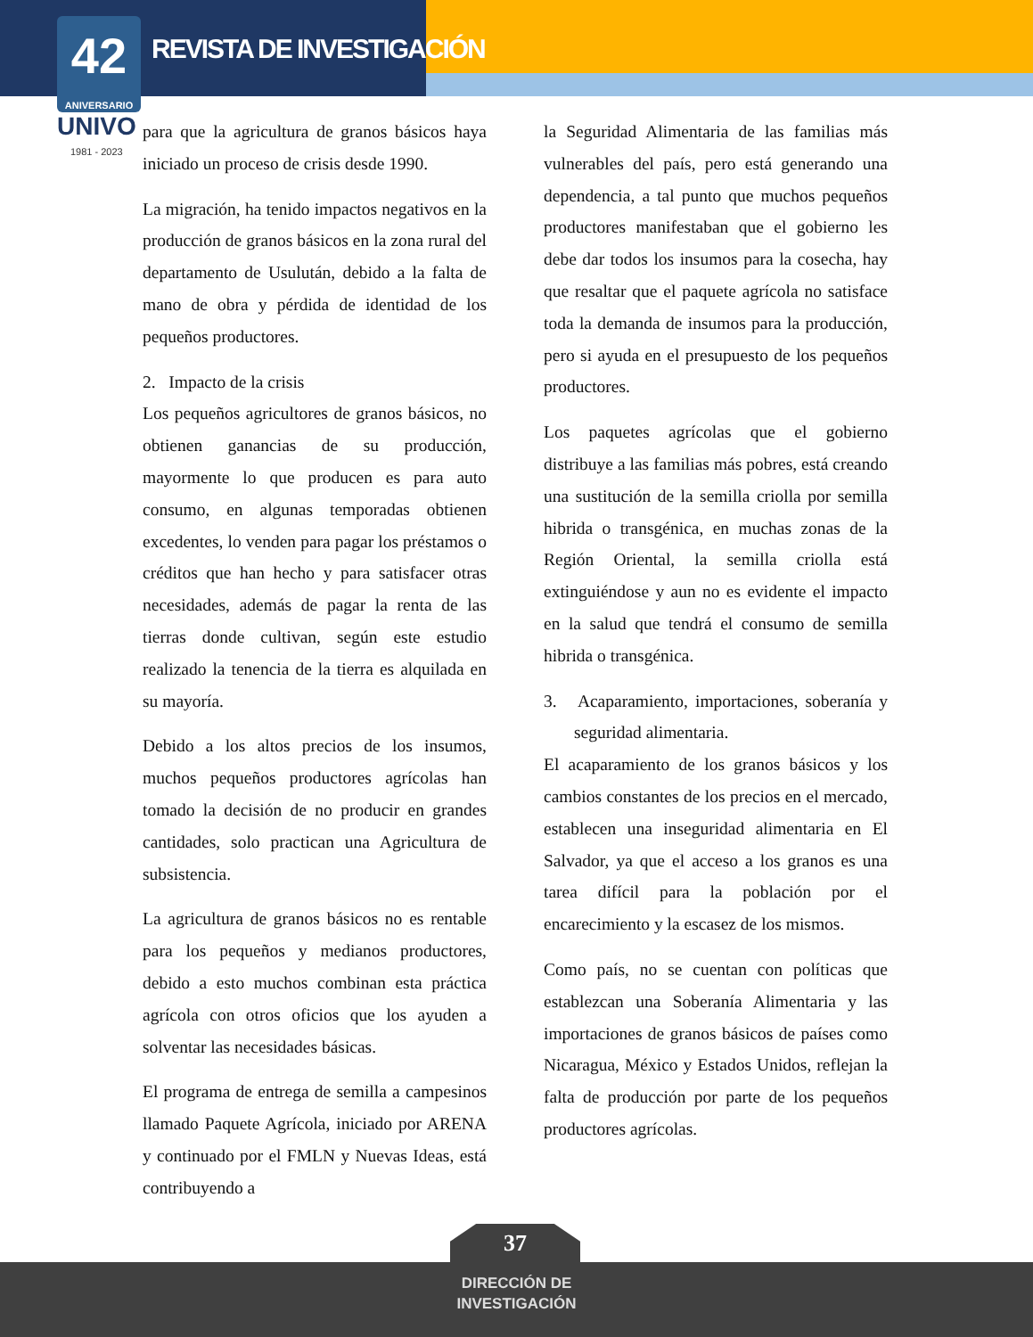REVISTA DE INVESTIGACIÓN
42
ANIVERSARIO
UNIVO
1981 - 2023
para que la agricultura de granos básicos haya iniciado un proceso de crisis desde 1990.
La migración, ha tenido impactos negativos en la producción de granos básicos en la zona rural del departamento de Usulután, debido a la falta de mano de obra y pérdida de identidad de los pequeños productores.
2. Impacto de la crisis
Los pequeños agricultores de granos básicos, no obtienen ganancias de su producción, mayormente lo que producen es para auto consumo, en algunas temporadas obtienen excedentes, lo venden para pagar los préstamos o créditos que han hecho y para satisfacer otras necesidades, además de pagar la renta de las tierras donde cultivan, según este estudio realizado la tenencia de la tierra es alquilada en su mayoría.
Debido a los altos precios de los insumos, muchos pequeños productores agrícolas han tomado la decisión de no producir en grandes cantidades, solo practican una Agricultura de subsistencia.
La agricultura de granos básicos no es rentable para los pequeños y medianos productores, debido a esto muchos combinan esta práctica agrícola con otros oficios que los ayuden a solventar las necesidades básicas.
El programa de entrega de semilla a campesinos llamado Paquete Agrícola, iniciado por ARENA y continuado por el FMLN y Nuevas Ideas, está contribuyendo a
la Seguridad Alimentaria de las familias más vulnerables del país, pero está generando una dependencia, a tal punto que muchos pequeños productores manifestaban que el gobierno les debe dar todos los insumos para la cosecha, hay que resaltar que el paquete agrícola no satisface toda la demanda de insumos para la producción, pero si ayuda en el presupuesto de los pequeños productores.
Los paquetes agrícolas que el gobierno distribuye a las familias más pobres, está creando una sustitución de la semilla criolla por semilla hibrida o transgénica, en muchas zonas de la Región Oriental, la semilla criolla está extinguiéndose y aun no es evidente el impacto en la salud que tendrá el consumo de semilla hibrida o transgénica.
3. Acaparamiento, importaciones, soberanía y seguridad alimentaria.
El acaparamiento de los granos básicos y los cambios constantes de los precios en el mercado, establecen una inseguridad alimentaria en El Salvador, ya que el acceso a los granos es una tarea difícil para la población por el encarecimiento y la escasez de los mismos.
Como país, no se cuentan con políticas que establezcan una Soberanía Alimentaria y las importaciones de granos básicos de países como Nicaragua, México y Estados Unidos, reflejan la falta de producción por parte de los pequeños productores agrícolas.
37
DIRECCIÓN DE
INVESTIGACIÓN